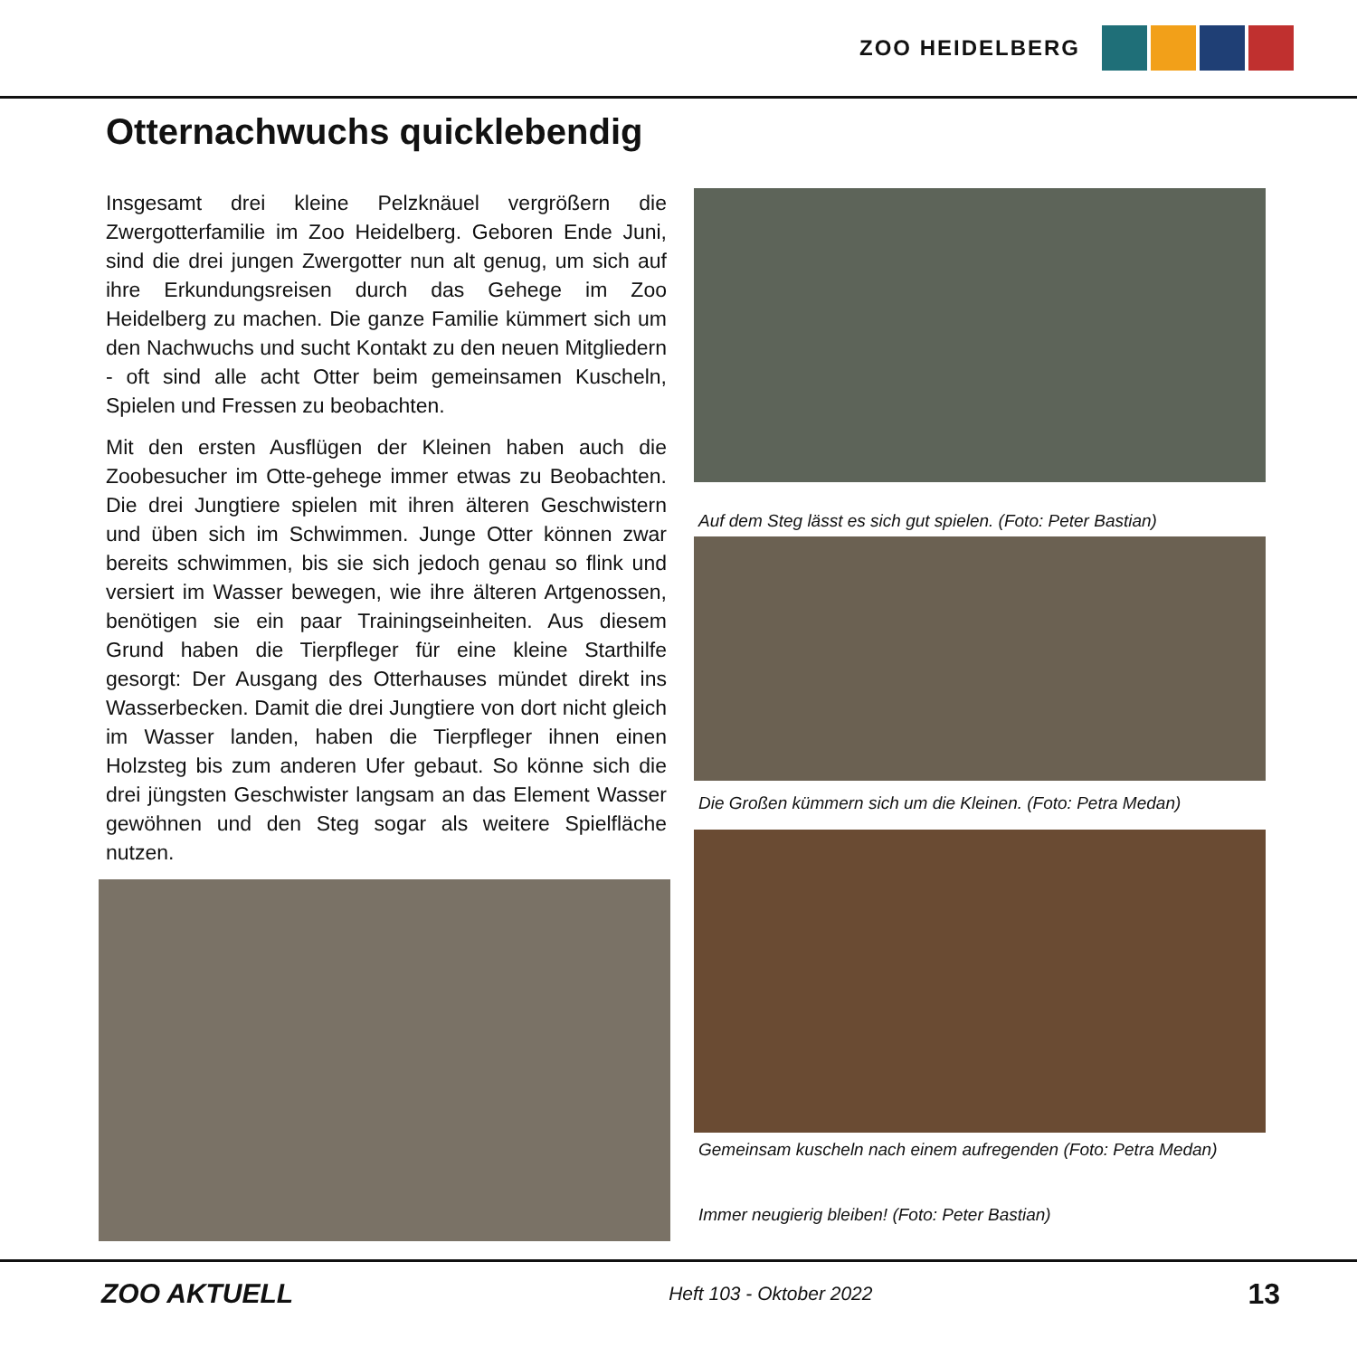ZOO HEIDELBERG
Otternachwuchs quicklebendig
Insgesamt drei kleine Pelzknäuel vergrößern die Zwergotterfamilie im Zoo Heidelberg. Geboren Ende Juni, sind die drei jungen Zwergotter nun alt genug, um sich auf ihre Erkundungsreisen durch das Gehege im Zoo Heidelberg zu machen. Die ganze Familie kümmert sich um den Nachwuchs und sucht Kontakt zu den neuen Mitgliedern - oft sind alle acht Otter beim gemeinsamen Kuscheln, Spielen und Fressen zu beobachten.
Mit den ersten Ausflügen der Kleinen haben auch die Zoobesucher im Otte-gehege immer etwas zu Beobachten. Die drei Jungtiere spielen mit ihren älteren Geschwistern und üben sich im Schwimmen. Junge Otter können zwar bereits schwimmen, bis sie sich jedoch genau so flink und versiert im Wasser bewegen, wie ihre älteren Artgenossen, benötigen sie ein paar Trainingseinheiten. Aus diesem Grund haben die Tierpfleger für eine kleine Starthilfe gesorgt: Der Ausgang des Otterhauses mündet direkt ins Wasserbecken. Damit die drei Jungtiere von dort nicht gleich im Wasser landen, haben die Tierpfleger ihnen einen Holzsteg bis zum anderen Ufer gebaut. So könne sich die drei jüngsten Geschwister langsam an das Element Wasser gewöhnen und den Steg sogar als weitere Spielfläche nutzen.
Auf dem Steg lässt es sich gut spielen. (Foto: Peter Bastian)
Die Großen kümmern sich um die Kleinen. (Foto: Petra Medan)
Gemeinsam kuscheln nach einem aufregenden (Foto: Petra Medan)
Immer neugierig bleiben! (Foto: Peter Bastian)
ZOO AKTUELL Heft 103 - Oktober 2022 13